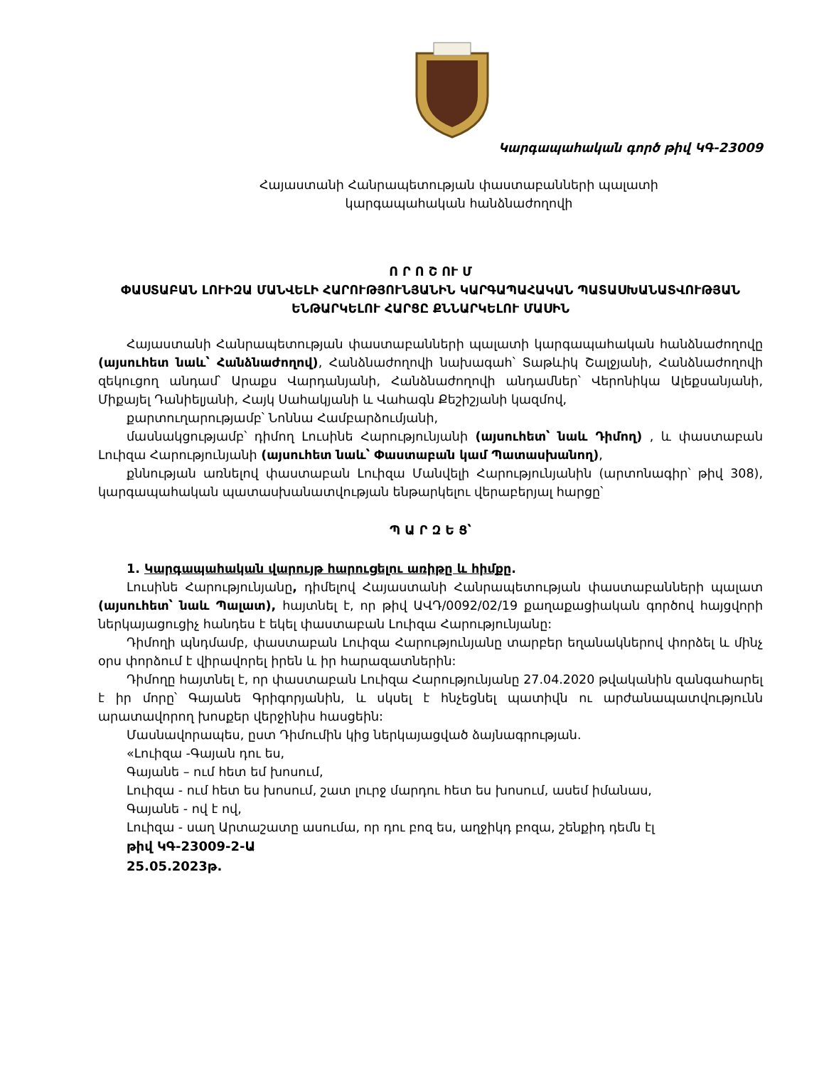Կարգապահական գործ թիվ ԿԳ-23009
Հայաստանի Հանրապետության փաստաբանների պալատի
կարգապահական հանձնաժողովի
Ո Ր Ո Շ ՈՒ Մ
ՓԱՍՏԱԲԱՆ ԼՈՒԻԶԱ ՄԱՆՎԵԼԻ ՀԱՐՈՒԹՅՈՒՆՅԱՆԻՆ ԿԱՐԳԱՊԱՀԱԿԱՆ ՊԱՏԱՍԽԱՆԱՏՎՈՒԹՅԱՆ ԵՆԹԱՐԿԵԼՈՒ ՀԱՐՑԸ ՔՆՆԱՐԿԵԼՈՒ ՄԱՍԻՆ
Հայաստանի Հանրապետության փաստաբանների պալատի կարգապահական հանձնաժողովը (այսուհետ նաև՝ Հանձնաժողով), Հանձնաժողովի նախագահ՝ Տաթևիկ Շալջյանի, Հանձնաժողովի զեկուցող անդամ՝ Արաքս Վարդանյանի, Հանձնաժողովի անդամներ՝ Վերոնիկա Ալեքսանյանի, Միքայել Դանիելյանի, Հայկ Սահակյանի և Վահագն Քեշիշյանի կազմով,
քարտուղարությամբ՝ Նոննա Համբարձումյանի,
մասնակցությամբ՝ դիմող Լուսինե Հարությունյանի (այսուհետ՝ նաև Դիմող) , և փաստաբան Լուիզա Հարությունյանի (այսուհետ նաև՝ Փաստաբան կամ Պատասխանող),
քննության առնելով փաստաբան Լուիզա Մանվելի Հարությունյանին (արտոնագիր՝ թիվ 308), կարգապահական պատասխանատվության ենթարկելու վերաբերյալ հարցը՝
Պ Ա Ր Զ Ե Ց՝
1. Կարգապահական վարույթ հարուցելու առիթը և հիմքը.
Լուսինե Հարությունյանը, դիմելով Հայաստանի Հանրապետության փաստաբանների պալատ (այսուհետ՝ նաև Պալատ), հայտնել է, որ թիվ ԱՎԴ/0092/02/19 քաղաքացիական գործով հայցվորի ներկայացուցիչ հանդես է եկել փաստաբան Լուիզա Հարությունյանը:
Դիմողի պնդմամբ, փաստաբան Լուիզա Հարությունյանը տարբեր եղանակներով փորձել և մինչ օրս փորձում է վիրավորել իրեն և իր հարազատներին:
Դիմողը հայտնել է, որ փաստաբան Լուիզա Հարությունյանը 27.04.2020 թվականին զանգահարել է իր մորը՝ Գայանե Գրիգորյանին, և սկսել է հնչեցնել պատիվն ու արժանապատվությունն արատավորող խոսքեր վերջինիս հասցեին:
Մասնավորապես, ըստ Դիմումին կից ներկայացված ձայնագրության.
«Լուիզա -Գայան դու ես,
Գայանե – ում հետ եմ խոսում,
Լուիզա - ում հետ ես խոսում, շատ լուրջ մարդու հետ ես խոսում, ասեմ իմանաս,
Գայանե - ով է ով,
Լուիզա - սաղ Արտաշատը ասումա, որ դու բոզ ես, աղջիկդ բոզա, շենքիդ դեմն էլ
թիվ ԿԳ-23009-2-Ա
25.05.2023թ.